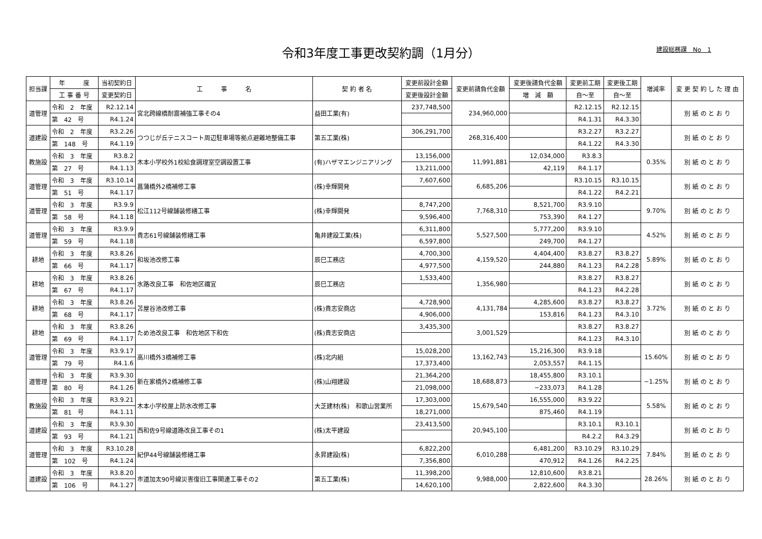令和3年度工事更改契約調（1月分）
建設総務課　No　1
| 担当課 | 年 度 | 当初契約日 | 工 事 名 | 契 約 者 名 | 変更前設計金額 | 変更前請負代金額 | 変更後請負代金額 | 変更前工期 | 変更後工期 | 増減率 | 変 更 契 約 し た 理 由 |
| --- | --- | --- | --- | --- | --- | --- | --- | --- | --- | --- | --- |
| | 工 事 番 号 | 変更契約日 | | | 変更後設計金額 | | 増 減 額 | 自～至 | 自～至 | | |
| 道管理 | 令和 2 年度 | R2.12.14 | 宮北跨線橋耐震補強工事その4 | 益田工業(有) | 237,748,500 | 234,960,000 | | R2.12.15 | R2.12.15 | | 別 紙 の と お り |
| | 第 42 号 | R4.1.24 | | | | | | R4.1.31 | R4.3.30 | | |
| 道建設 | 令和 2 年度 | R3.2.26 | つつじが丘テニスコート周辺駐車場等拠点避難地整備工事 | 第五工業(株) | 306,291,700 | 268,316,400 | | R3.2.27 | R3.2.27 | | 別 紙 の と お り |
| | 第 148 号 | R4.1.19 | | | | | | R4.1.22 | R4.3.30 | | |
| 教施設 | 令和 3 年度 | R3.8.2 | 木本小学校外1校給食調理室空調設置工事 | (有)ハザマエンジニアリング | 13,156,000 | 11,991,881 | 12,034,000 | R3.8.3 | | 0.35% | 別 紙 の と お り |
| | 第 27 号 | R4.1.13 | | | 13,211,000 | | 42,119 | R4.1.17 | | | |
| 道管理 | 令和 3 年度 | R3.10.14 | 菖蒲橋外2橋補修工事 | (株)幸輝開発 | 7,607,600 | 6,685,206 | | R3.10.15 | R3.10.15 | | 別 紙 の と お り |
| | 第 51 号 | R4.1.17 | | | | | | R4.1.22 | R4.2.21 | | |
| 道管理 | 令和 3 年度 | R3.9.9 | 松江112号線舗装修繕工事 | (株)幸輝開発 | 8,747,200 | 7,768,310 | 8,521,700 | R3.9.10 | | 9.70% | 別 紙 の と お り |
| | 第 58 号 | R4.1.18 | | | 9,596,400 | | 753,390 | R4.1.27 | | | |
| 道管理 | 令和 3 年度 | R3.9.9 | 貴志61号線舗装修繕工事 | 亀井建設工業(株) | 6,311,800 | 5,527,500 | 5,777,200 | R3.9.10 | | 4.52% | 別 紙 の と お り |
| | 第 59 号 | R4.1.18 | | | 6,597,800 | | 249,700 | R4.1.27 | | | |
| 耕地 | 令和 3 年度 | R3.8.26 | 和坂池改修工事 | 辰巳工務店 | 4,700,300 | 4,159,520 | 4,404,400 | R3.8.27 | R3.8.27 | 5.89% | 別 紙 の と お り |
| | 第 66 号 | R4.1.17 | | | 4,977,500 | | 244,880 | R4.1.23 | R4.2.28 | | |
| 耕地 | 令和 3 年度 | R3.8.26 | 水路改良工事 和佐地区禰宜 | 辰巳工務店 | 1,533,400 | 1,356,980 | | R3.8.27 | R3.8.27 | | 別 紙 の と お り |
| | 第 67 号 | R4.1.17 | | | | | | R4.1.23 | R4.2.28 | | |
| 耕地 | 令和 3 年度 | R3.8.26 | 苫屋谷池改修工事 | (株)貴志安商店 | 4,728,900 | 4,131,784 | 4,285,600 | R3.8.27 | R3.8.27 | 3.72% | 別 紙 の と お り |
| | 第 68 号 | R4.1.17 | | | 4,906,000 | | 153,816 | R4.1.23 | R4.3.10 | | |
| 耕地 | 令和 3 年度 | R3.8.26 | ため池改良工事 和佐地区下和佐 | (株)貴志安商店 | 3,435,300 | 3,001,529 | | R3.8.27 | R3.8.27 | | 別 紙 の と お り |
| | 第 69 号 | R4.1.17 | | | | | | R4.1.23 | R4.3.10 | | |
| 道管理 | 令和 3 年度 | R3.9.17 | 高川橋外3橋補修工事 | (株)北内組 | 15,028,200 | 13,162,743 | 15,216,300 | R3.9.18 | | 15.60% | 別 紙 の と お り |
| | 第 79 号 | R4.1.6 | | | 17,373,400 | | 2,053,557 | R4.1.15 | | | |
| 道管理 | 令和 3 年度 | R3.9.30 | 新在家橋外2橋補修工事 | (株)山翔建設 | 21,364,200 | 18,688,873 | 18,455,800 | R3.10.1 | | −1.25% | 別 紙 の と お り |
| | 第 80 号 | R4.1.26 | | | 21,098,000 | | −233,073 | R4.1.28 | | | |
| 教施設 | 令和 3 年度 | R3.9.21 | 木本小学校屋上防水改修工事 | 大芝建材(株) 和歌山営業所 | 17,303,000 | 15,679,540 | 16,555,000 | R3.9.22 | | 5.58% | 別 紙 の と お り |
| | 第 81 号 | R4.1.11 | | | 18,271,000 | | 875,460 | R4.1.19 | | | |
| 道建設 | 令和 3 年度 | R3.9.30 | 西和佐9号線道路改良工事その1 | (株)太平建設 | 23,413,500 | 20,945,100 | | R3.10.1 | R3.10.1 | | 別 紙 の と お り |
| | 第 93 号 | R4.1.21 | | | | | | R4.2.2 | R4.3.29 | | |
| 道管理 | 令和 3 年度 | R3.10.28 | 紀伊44号線舗装修繕工事 | 永昇建設(株) | 6,822,200 | 6,010,288 | 6,481,200 | R3.10.29 | R3.10.29 | 7.84% | 別 紙 の と お り |
| | 第 102 号 | R4.1.24 | | | 7,356,800 | | 470,912 | R4.1.26 | R4.2.25 | | |
| 道建設 | 令和 3 年度 | R3.8.20 | 市道加太90号線災害復旧工事関連工事その2 | 第五工業(株) | 11,398,200 | 9,988,000 | 12,810,600 | R3.8.21 | | 28.26% | 別 紙 の と お り |
| | 第 106 号 | R4.1.27 | | | 14,620,100 | | 2,822,600 | R4.3.30 | | | |